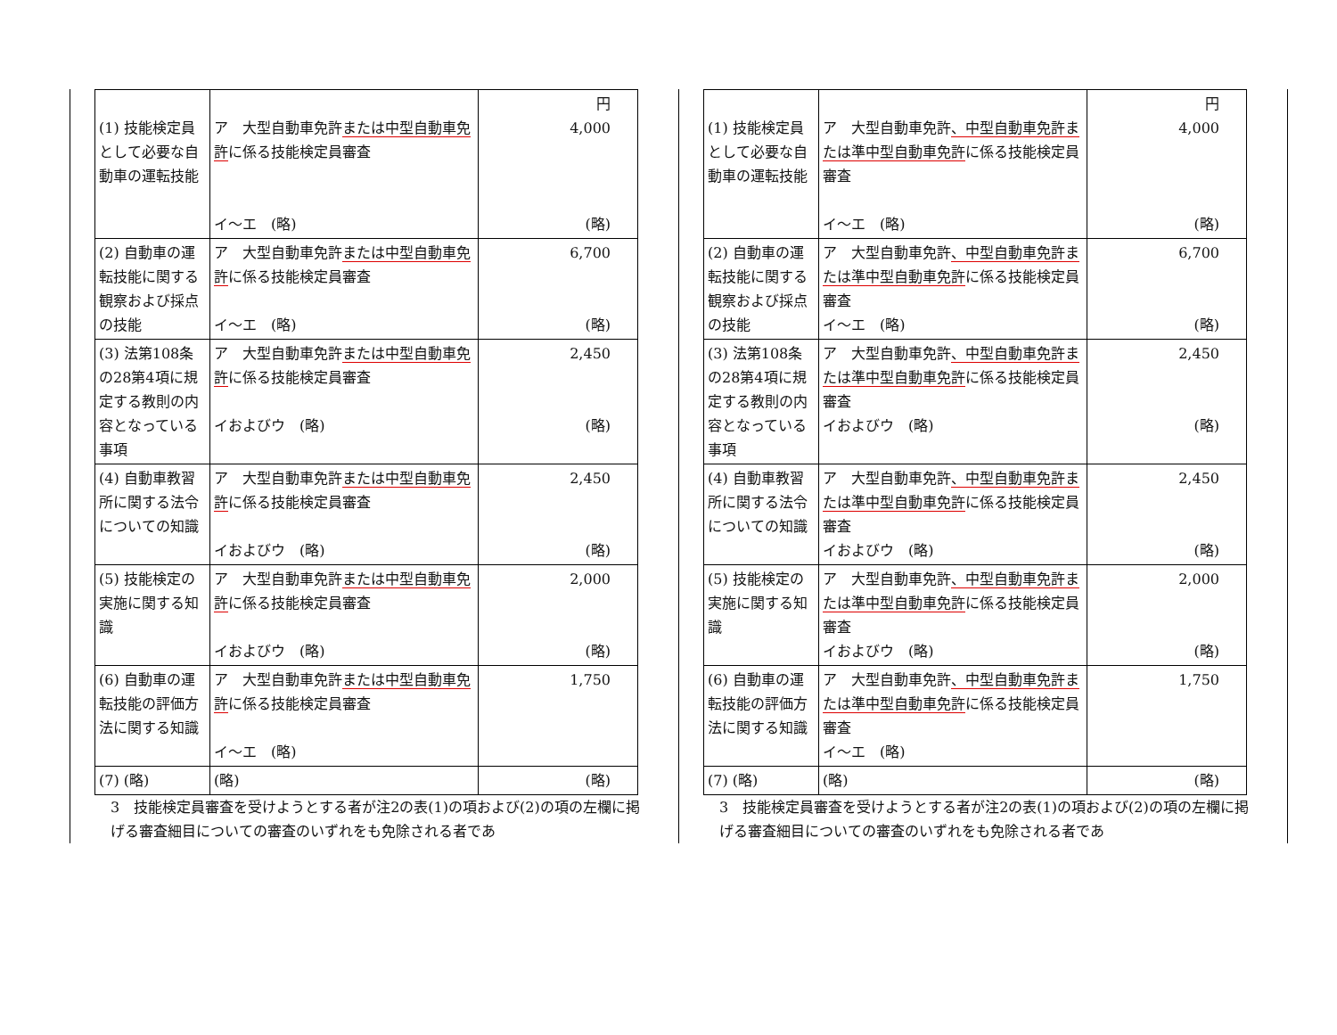| (1) 技能検定員として必要な自動車の運転技能 | ア 大型自動車免許 または中型自動車免許 に係る技能検定員審査 イ～エ (略) | 円 4,000 (略) |
| (2) 自動車の運転技能に関する観察および採点の技能 | ア 大型自動車免許 または中型自動車免許 に係る技能検定員審査 イ～エ (略) | 6,700 (略) |
| (3) 法第108条の28第4項に規定する教則の内容となっている事項 | ア 大型自動車免許 または中型自動車免許 に係る技能検定員審査 イおよびウ (略) | 2,450 (略) |
| (4) 自動車教習所に関する法令についての知識 | ア 大型自動車免許 または中型自動車免許 に係る技能検定員審査 イおよびウ (略) | 2,450 (略) |
| (5) 技能検定の実施に関する知識 | ア 大型自動車免許 または中型自動車免許 に係る技能検定員審査 イおよびウ (略) | 2,000 (略) |
| (6) 自動車の運転技能の評価方法に関する知識 | ア 大型自動車免許 または中型自動車免許 に係る技能検定員審査 イ～エ (略) | 1,750 |
| (7) (略) | (略) | (略) |
3　技能検定員審査を受けようとする者が注2の表(1)の項および(2)の項の左欄に掲げる審査細目についての審査のいずれをも免除される者であ
| (1) 技能検定員として必要な自動車の運転技能 | ア 大型自動車免許 、中型自動車免許または準中型自動車免許 に係る技能検定員審査 イ～エ (略) | 円 4,000 (略) |
| (2) 自動車の運転技能に関する観察および採点の技能 | ア 大型自動車免許 、中型自動車免許または準中型自動車免許 に係る技能検定員審査 イ～エ (略) | 6,700 (略) |
| (3) 法第108条の28第4項に規定する教則の内容となっている事項 | ア 大型自動車免許 、中型自動車免許または準中型自動車免許 に係る技能検定員審査 イおよびウ (略) | 2,450 (略) |
| (4) 自動車教習所に関する法令についての知識 | ア 大型自動車免許 、中型自動車免許または準中型自動車免許 に係る技能検定員審査 イおよびウ (略) | 2,450 (略) |
| (5) 技能検定の実施に関する知識 | ア 大型自動車免許 、中型自動車免許または準中型自動車免許 に係る技能検定員審査 イおよびウ (略) | 2,000 (略) |
| (6) 自動車の運転技能の評価方法に関する知識 | ア 大型自動車免許 、中型自動車免許または準中型自動車免許 に係る技能検定員審査 イ～エ (略) | 1,750 |
| (7) (略) | (略) | (略) |
3　技能検定員審査を受けようとする者が注2の表(1)の項および(2)の項の左欄に掲げる審査細目についての審査のいずれをも免除される者であ